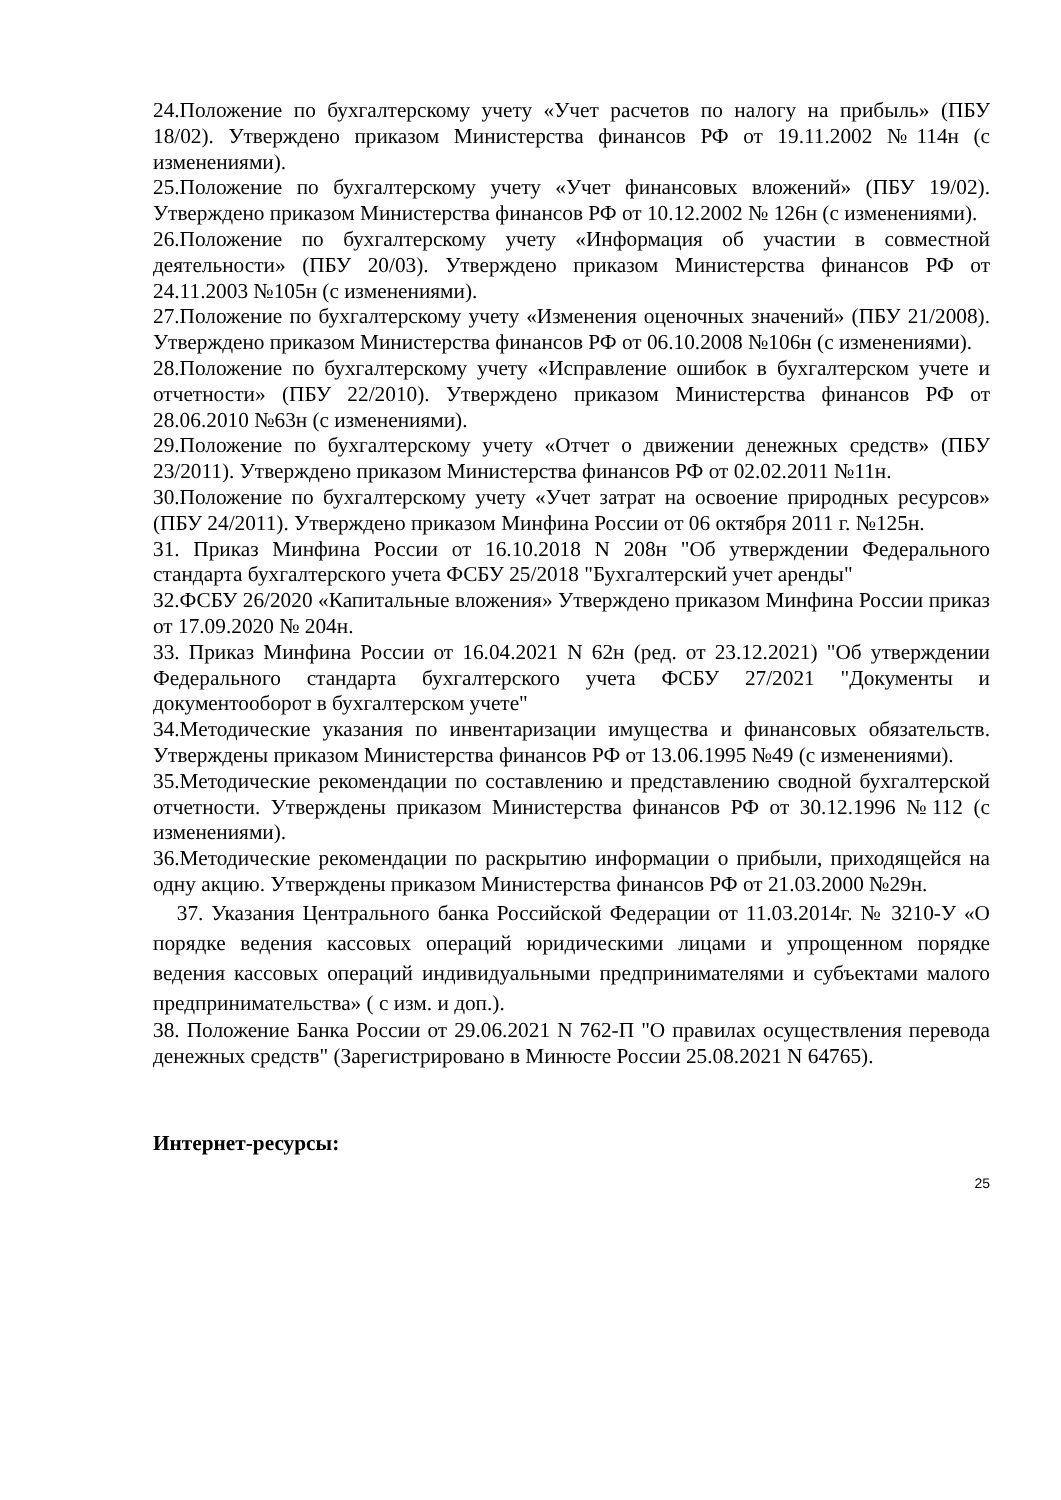24.Положение по бухгалтерскому учету «Учет расчетов по налогу на прибыль» (ПБУ 18/02). Утверждено приказом Министерства финансов РФ от 19.11.2002 №114н (с изменениями).
25.Положение по бухгалтерскому учету «Учет финансовых вложений» (ПБУ 19/02). Утверждено приказом Министерства финансов РФ от 10.12.2002 № 126н (с изменениями).
26.Положение по бухгалтерскому учету «Информация об участии в совместной деятельности» (ПБУ 20/03). Утверждено приказом Министерства финансов РФ от 24.11.2003 №105н (с изменениями).
27.Положение по бухгалтерскому учету «Изменения оценочных значений» (ПБУ 21/2008). Утверждено приказом Министерства финансов РФ от 06.10.2008 №106н (с изменениями).
28.Положение по бухгалтерскому учету «Исправление ошибок в бухгалтерском учете и отчетности» (ПБУ 22/2010). Утверждено приказом Министерства финансов РФ от 28.06.2010 №63н (с изменениями).
29.Положение по бухгалтерскому учету «Отчет о движении денежных средств» (ПБУ 23/2011). Утверждено приказом Министерства финансов РФ от 02.02.2011 №11н.
30.Положение по бухгалтерскому учету «Учет затрат на освоение природных ресурсов» (ПБУ 24/2011). Утверждено приказом Минфина России от 06 октября 2011 г. №125н.
31. Приказ Минфина России от 16.10.2018 N 208н "Об утверждении Федерального стандарта бухгалтерского учета ФСБУ 25/2018 "Бухгалтерский учет аренды"
32.ФСБУ 26/2020 «Капитальные вложения» Утверждено приказом Минфина России приказ от 17.09.2020 № 204н.
33. Приказ Минфина России от 16.04.2021 N 62н (ред. от 23.12.2021) "Об утверждении Федерального стандарта бухгалтерского учета ФСБУ 27/2021 "Документы и документооборот в бухгалтерском учете"
34.Методические указания по инвентаризации имущества и финансовых обязательств. Утверждены приказом Министерства финансов РФ от 13.06.1995 №49 (с изменениями).
35.Методические рекомендации по составлению и представлению сводной бухгалтерской отчетности. Утверждены приказом Министерства финансов РФ от 30.12.1996 №112 (с изменениями).
36.Методические рекомендации по раскрытию информации о прибыли, приходящейся на одну акцию. Утверждены приказом Министерства финансов РФ от 21.03.2000 №29н.
37. Указания Центрального банка Российской Федерации от 11.03.2014г. № 3210-У «О порядке ведения кассовых операций юридическими лицами и упрощенном порядке ведения кассовых операций индивидуальными предпринимателями и субъектами малого предпринимательства» ( с изм. и доп.).
38. Положение Банка России от 29.06.2021 N 762-П "О правилах осуществления перевода денежных средств" (Зарегистрировано в Минюсте России 25.08.2021 N 64765).
Интернет-ресурсы:
25